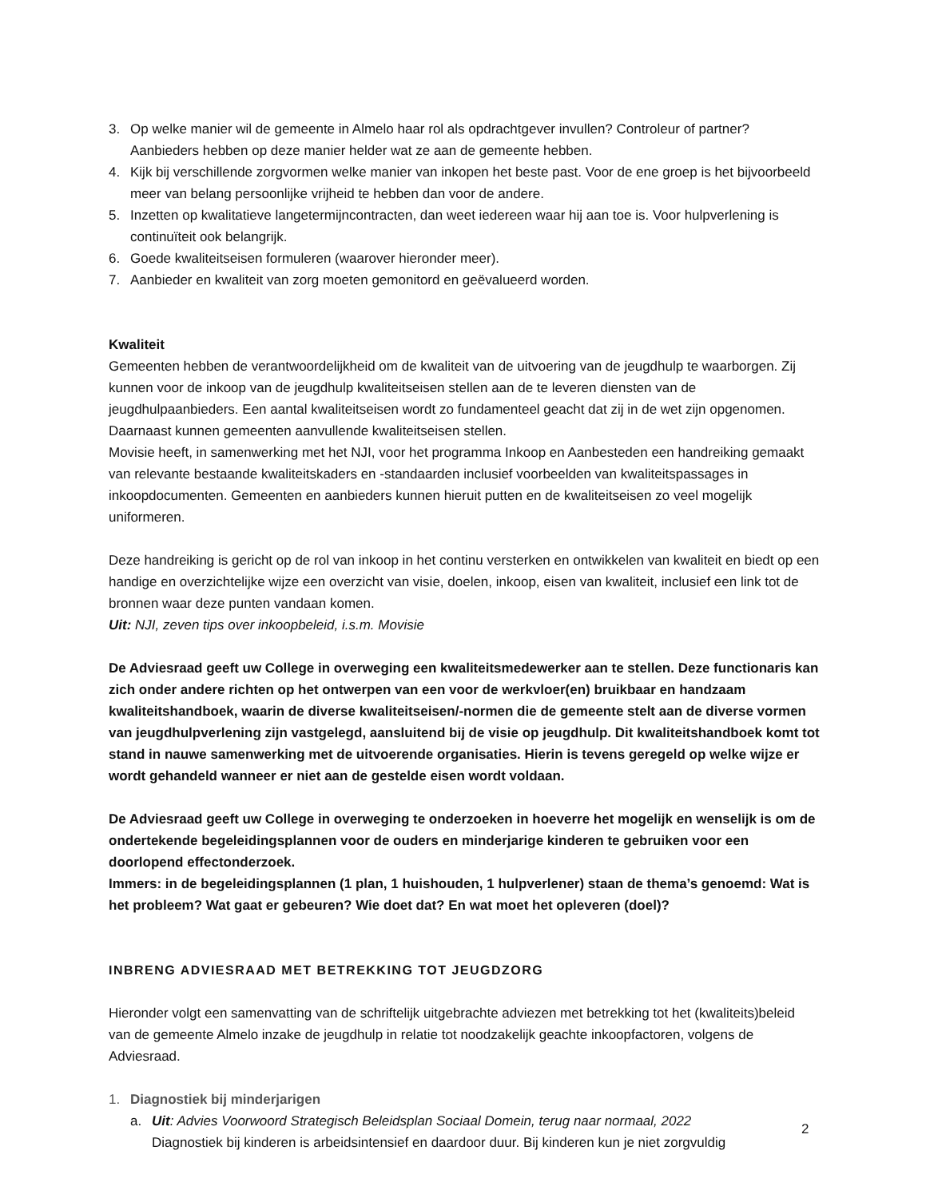3. Op welke manier wil de gemeente in Almelo haar rol als opdrachtgever invullen? Controleur of partner? Aanbieders hebben op deze manier helder wat ze aan de gemeente hebben.
4. Kijk bij verschillende zorgvormen welke manier van inkopen het beste past. Voor de ene groep is het bijvoorbeeld meer van belang persoonlijke vrijheid te hebben dan voor de andere.
5. Inzetten op kwalitatieve langetermijncontracten, dan weet iedereen waar hij aan toe is. Voor hulpverlening is continuïteit ook belangrijk.
6. Goede kwaliteitseisen formuleren (waarover hieronder meer).
7. Aanbieder en kwaliteit van zorg moeten gemonitord en geëvalueerd worden.
Kwaliteit
Gemeenten hebben de verantwoordelijkheid om de kwaliteit van de uitvoering van de jeugdhulp te waarborgen. Zij kunnen voor de inkoop van de jeugdhulp kwaliteitseisen stellen aan de te leveren diensten van de jeugdhulpaanbieders. Een aantal kwaliteitseisen wordt zo fundamenteel geacht dat zij in de wet zijn opgenomen. Daarnaast kunnen gemeenten aanvullende kwaliteitseisen stellen.
Movisie heeft, in samenwerking met het NJI, voor het programma Inkoop en Aanbesteden een handreiking gemaakt van relevante bestaande kwaliteitskaders en -standaarden inclusief voorbeelden van kwaliteitspassages in inkoopdocumenten. Gemeenten en aanbieders kunnen hieruit putten en de kwaliteitseisen zo veel mogelijk uniformeren.
Deze handreiking is gericht op de rol van inkoop in het continu versterken en ontwikkelen van kwaliteit en biedt op een handige en overzichtelijke wijze een overzicht van visie, doelen, inkoop, eisen van kwaliteit, inclusief een link tot de bronnen waar deze punten vandaan komen.
Uit: NJI, zeven tips over inkoopbeleid, i.s.m. Movisie
De Adviesraad geeft uw College in overweging een kwaliteitsmedewerker aan te stellen. Deze functionaris kan zich onder andere richten op het ontwerpen van een voor de werkvloer(en) bruikbaar en handzaam kwaliteitshandboek, waarin de diverse kwaliteitseisen/-normen die de gemeente stelt aan de diverse vormen van jeugdhulpverlening zijn vastgelegd, aansluitend bij de visie op jeugdhulp. Dit kwaliteitshandboek komt tot stand in nauwe samenwerking met de uitvoerende organisaties. Hierin is tevens geregeld op welke wijze er wordt gehandeld wanneer er niet aan de gestelde eisen wordt voldaan.
De Adviesraad geeft uw College in overweging te onderzoeken in hoeverre het mogelijk en wenselijk is om de ondertekende begeleidingsplannen voor de ouders en minderjarige kinderen te gebruiken voor een doorlopend effectonderzoek.
Immers: in de begeleidingsplannen (1 plan, 1 huishouden, 1 hulpverlener) staan de thema’s genoemd: Wat is het probleem? Wat gaat er gebeuren? Wie doet dat? En wat moet het opleveren (doel)?
INBRENG ADVIESRAAD MET BETREKKING TOT JEUGDZORG
Hieronder volgt een samenvatting van de schriftelijk uitgebrachte adviezen met betrekking tot het (kwaliteits)beleid van de gemeente Almelo inzake de jeugdhulp in relatie tot noodzakelijk geachte inkoopfactoren, volgens de Adviesraad.
1. Diagnostiek bij minderjarigen
a. Uit: Advies Voorwoord Strategisch Beleidsplan Sociaal Domein, terug naar normaal, 2022
Diagnostiek bij kinderen is arbeidsintensief en daardoor duur. Bij kinderen kun je niet zorgvuldig
2